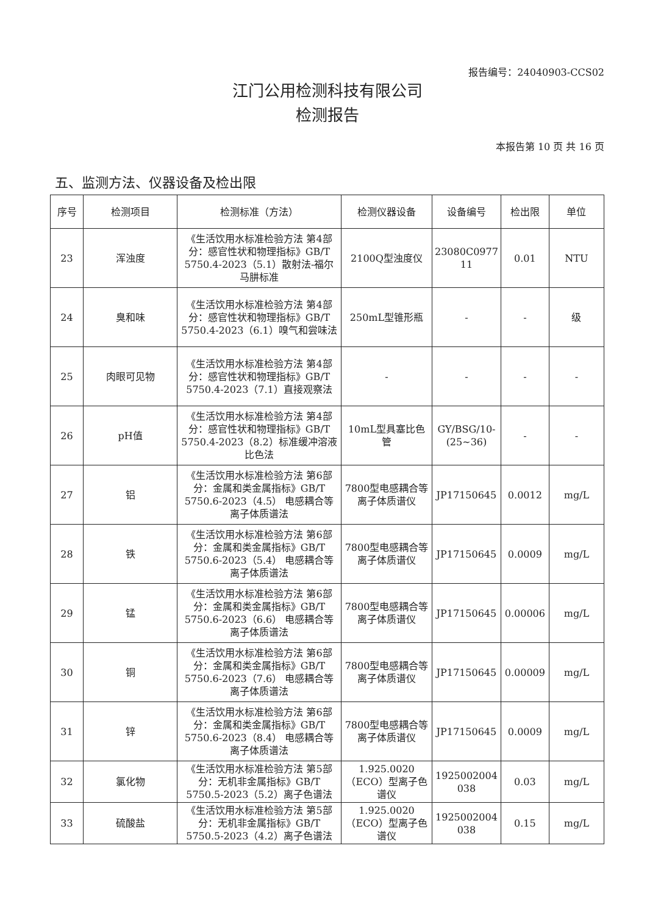报告编号：24040903-CCS02
江门公用检测科技有限公司
检测报告
本报告第 10 页 共 16 页
五、监测方法、仪器设备及检出限
| 序号 | 检测项目 | 检测标准（方法） | 检测仪器设备 | 设备编号 | 检出限 | 单位 |
| --- | --- | --- | --- | --- | --- | --- |
| 23 | 浑浊度 | 《生活饮用水标准检验方法 第4部分：感官性状和物理指标》GB/T 5750.4-2023（5.1）散射法-福尔马肼标准 | 2100Q型浊度仪 | 23080C0977 11 | 0.01 | NTU |
| 24 | 臭和味 | 《生活饮用水标准检验方法 第4部分：感官性状和物理指标》GB/T 5750.4-2023（6.1）嗅气和尝味法 | 250mL型锥形瓶 | - | - | 级 |
| 25 | 肉眼可见物 | 《生活饮用水标准检验方法 第4部分：感官性状和物理指标》GB/T 5750.4-2023（7.1）直接观察法 | - | - | - | - |
| 26 | pH值 | 《生活饮用水标准检验方法 第4部分：感官性状和物理指标》GB/T 5750.4-2023（8.2）标准缓冲溶液比色法 | 10mL型具塞比色管 | GY/BSG/10-(25~36) | - | - |
| 27 | 铝 | 《生活饮用水标准检验方法 第6部分：金属和类金属指标》GB/T 5750.6-2023（4.5） 电感耦合等离子体质谱法 | 7800型电感耦合等离子体质谱仪 | JP17150645 | 0.0012 | mg/L |
| 28 | 铁 | 《生活饮用水标准检验方法 第6部分：金属和类金属指标》GB/T 5750.6-2023（5.4） 电感耦合等离子体质谱法 | 7800型电感耦合等离子体质谱仪 | JP17150645 | 0.0009 | mg/L |
| 29 | 锰 | 《生活饮用水标准检验方法 第6部分：金属和类金属指标》GB/T 5750.6-2023（6.6） 电感耦合等离子体质谱法 | 7800型电感耦合等离子体质谱仪 | JP17150645 | 0.00006 | mg/L |
| 30 | 铜 | 《生活饮用水标准检验方法 第6部分：金属和类金属指标》GB/T 5750.6-2023（7.6） 电感耦合等离子体质谱法 | 7800型电感耦合等离子体质谱仪 | JP17150645 | 0.00009 | mg/L |
| 31 | 锌 | 《生活饮用水标准检验方法 第6部分：金属和类金属指标》GB/T 5750.6-2023（8.4） 电感耦合等离子体质谱法 | 7800型电感耦合等离子体质谱仪 | JP17150645 | 0.0009 | mg/L |
| 32 | 氯化物 | 《生活饮用水标准检验方法 第5部分：无机非金属指标》GB/T 5750.5-2023（5.2）离子色谱法 | 1.925.0020（ECO）型离子色谱仪 | 1925002004 038 | 0.03 | mg/L |
| 33 | 硫酸盐 | 《生活饮用水标准检验方法 第5部分：无机非金属指标》GB/T 5750.5-2023（4.2）离子色谱法 | 1.925.0020（ECO）型离子色谱仪 | 1925002004 038 | 0.15 | mg/L |